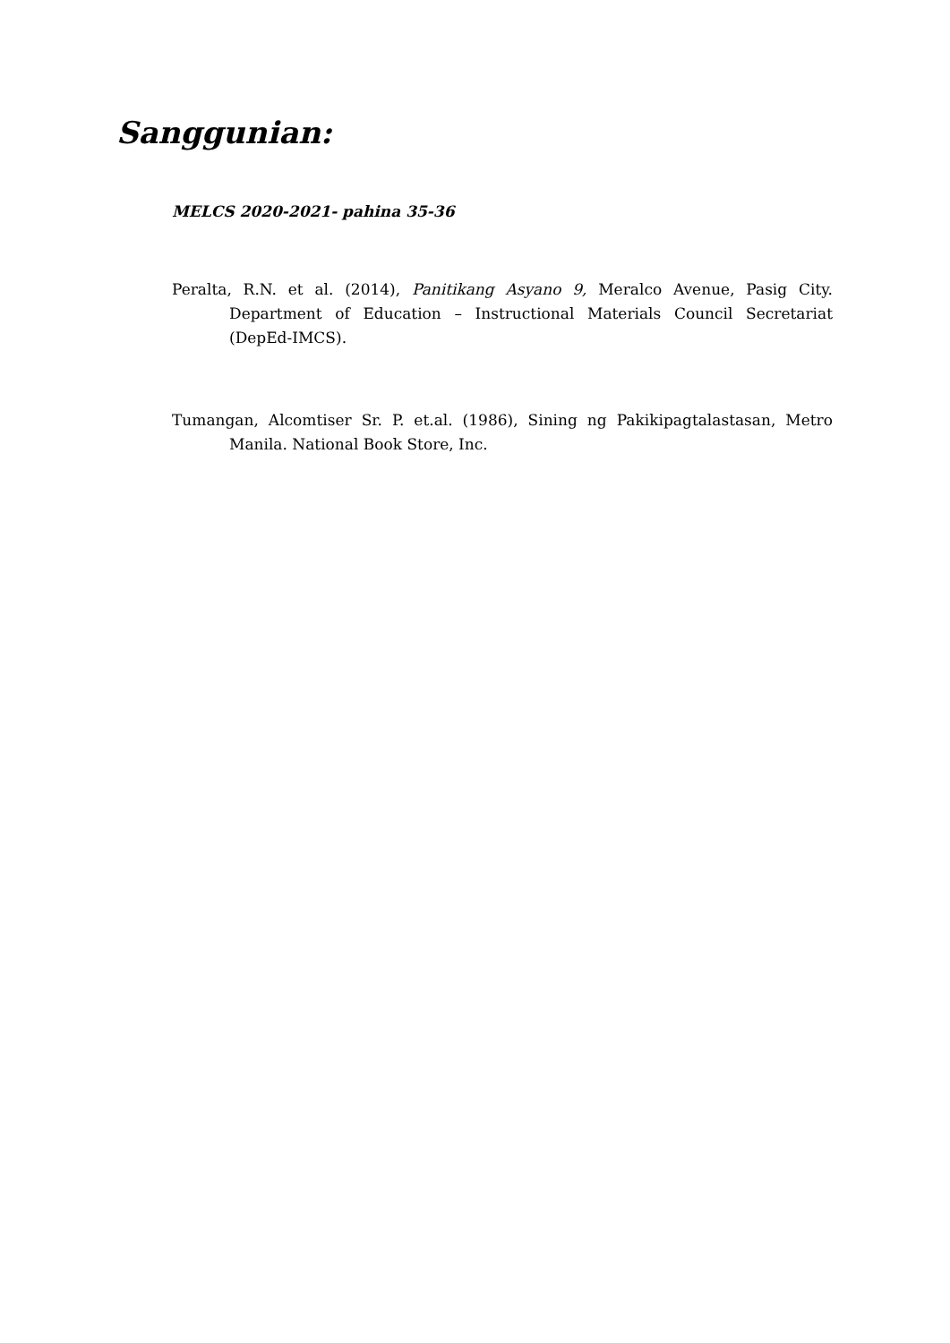Sanggunian:
MELCS 2020-2021- pahina 35-36
Peralta, R.N. et al. (2014), Panitikang Asyano 9, Meralco Avenue, Pasig City. Department of Education – Instructional Materials Council Secretariat (DepEd-IMCS).
Tumangan, Alcomtiser Sr. P. et.al. (1986), Sining ng Pakikipagtalastasan, Metro Manila. National Book Store, Inc.